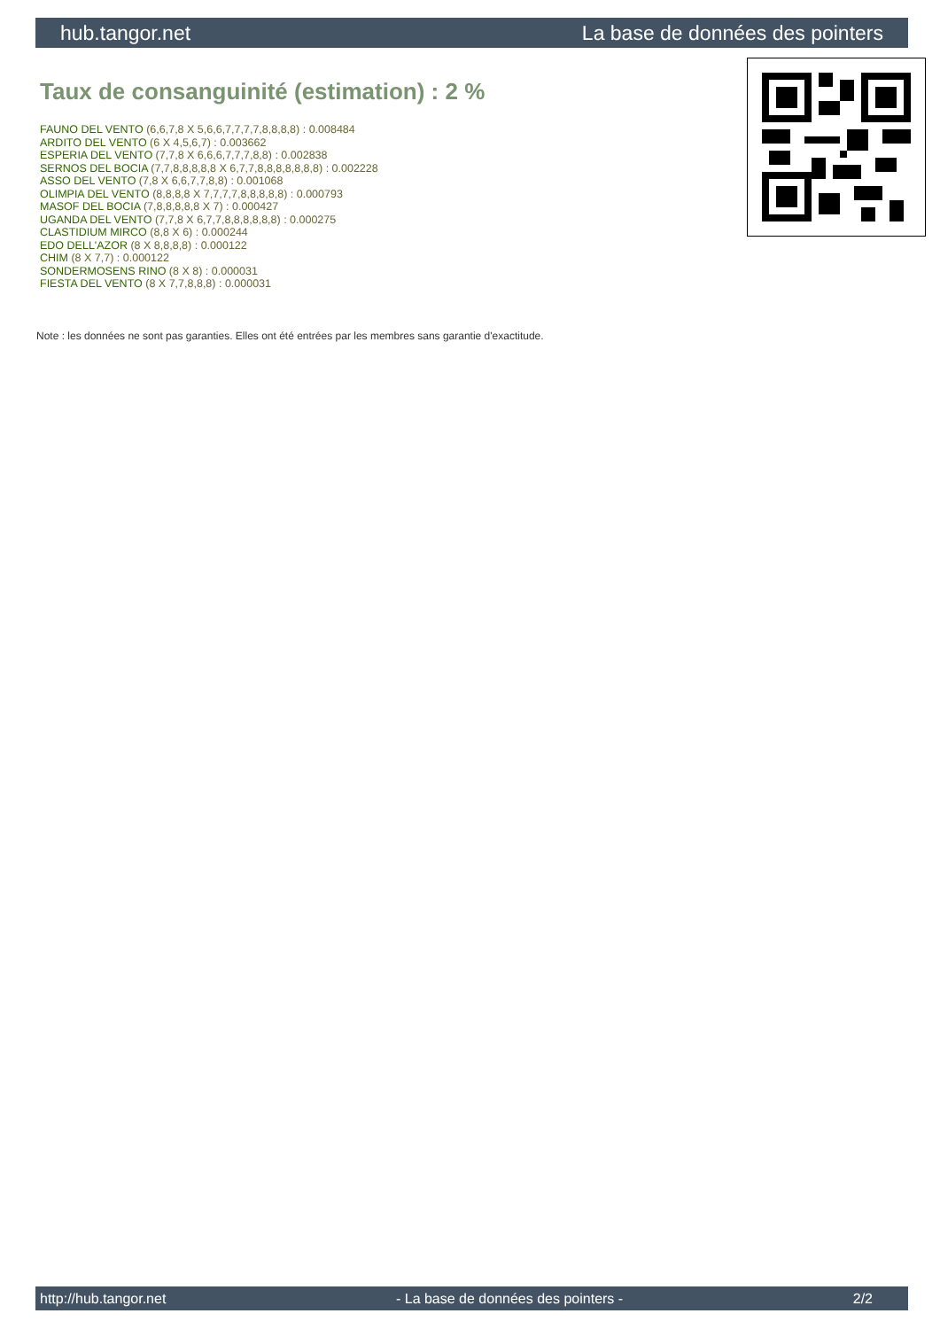hub.tangor.net La base de données des pointers
Taux de consanguinité (estimation) : 2 %
FAUNO DEL VENTO (6,6,7,8 X 5,6,6,7,7,7,7,8,8,8,8) : 0.008484
ARDITO DEL VENTO (6 X 4,5,6,7) : 0.003662
ESPERIA DEL VENTO (7,7,8 X 6,6,6,7,7,7,8,8) : 0.002838
SERNOS DEL BOCIA (7,7,8,8,8,8,8 X 6,7,7,8,8,8,8,8,8,8) : 0.002228
ASSO DEL VENTO (7,8 X 6,6,7,7,8,8) : 0.001068
OLIMPIA DEL VENTO (8,8,8,8 X 7,7,7,7,8,8,8,8,8) : 0.000793
MASOF DEL BOCIA (7,8,8,8,8,8 X 7) : 0.000427
UGANDA DEL VENTO (7,7,8 X 6,7,7,8,8,8,8,8,8) : 0.000275
CLASTIDIUM MIRCO (8,8 X 6) : 0.000244
EDO DELL'AZOR (8 X 8,8,8,8) : 0.000122
CHIM (8 X 7,7) : 0.000122
SONDERMOSENS RINO (8 X 8) : 0.000031
FIESTA DEL VENTO (8 X 7,7,8,8,8) : 0.000031
Note : les données ne sont pas garanties. Elles ont été entrées par les membres sans garantie d'exactitude.
http://hub.tangor.net - La base de données des pointers - 2/2